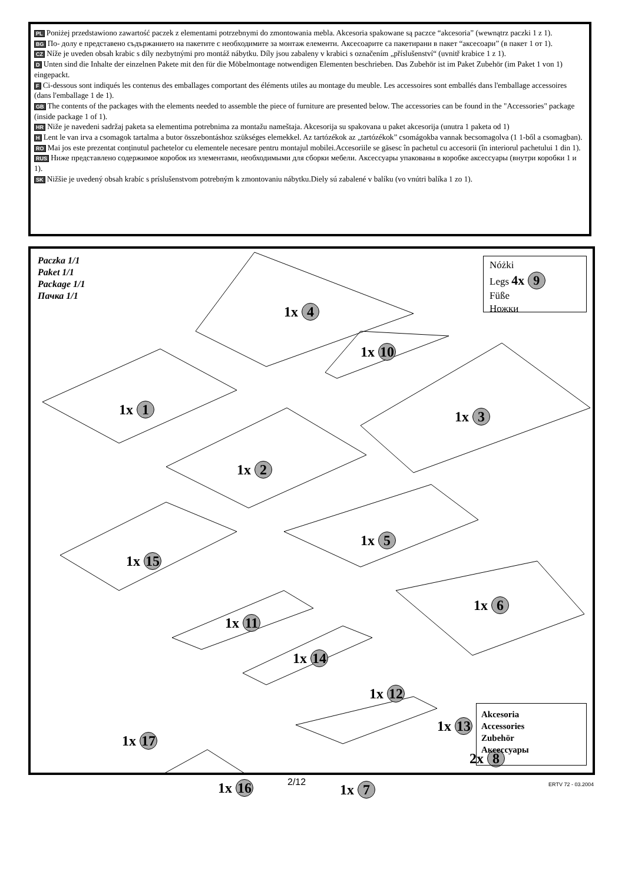PL Poniżej przedstawiono zawartość paczek z elementami potrzebnymi do zmontowania mebla. Akcesoria spakowane są paczce “akcesoria” (wewnątrz paczki 1 z 1).
BG По- долу е представено съдържанието на пакетите с необходимите за монтаж елементи. Аксесоарите са пакетирани в пакет “аксесоари” (в пакет 1 от 1).
CZ Níže je uveden obsah krabic s díly nezbytnými pro montáž nábytku. Díly jsou zabaleny v krabici s označením „příslušenství“ (uvnitř krabice 1 z 1).
D Unten sind die Inhalte der einzelnen Pakete mit den für die Möbelmontage notwendigen Elementen beschrieben. Das Zubehör ist im Paket Zubehör (im Paket 1 von 1) eingepackt.
F Ci-dessous sont indiqués les contenus des emballages comportant des éléments utiles au montage du meuble. Les accessoires sont emballés dans l'emballage accessoires (dans l'emballage 1 de 1).
GB The contents of the packages with the elements needed to assemble the piece of furniture are presented below. The accessories can be found in the "Accessories" package (inside package 1 of 1).
HR Niže je navedeni sadržaj paketa sa elementima potrebnima za montažu nameštaja. Akcesorija su spakovana u paket akcesorija (unutra 1 paketa od 1)
H Lent le van irva a csomagok tartalma a butor összebontáshoz szükséges elemekkel. Az tartózékok az „tartózékok” csomágokba vannak becsomagolva (1 1-ből a csomagban).
RO Mai jos este prezentat conținutul pachetelor cu elementele necesare pentru montajul mobilei.Accesoriile se găsesc în pachetul cu accesorii (în interiorul pachetului 1 din 1).
RUS Ниже представлено содержимое коробок из элементами, необходимыми для сборки мебели. Аксессуары упакованы в коробке аксессуары (внутри коробки 1 и 1).
SK Nižšie je uvedený obsah krabíc s príslušenstvom potrebným k zmontovaniu nábytku.Diely sú zabalené v balíku (vo vnútri balíka 1 zo 1).
Paczka 1/1
Paket 1/1
Package 1/1
Пачка 1/1
Nóżki
Legs 4x 9
Füße
Ножки
1x 4
1x 10
1x 1 1x 3
1x 2
1x 5
1x 15
1x 6
1x 11
1x 14
1x 12
1x 13
2x 8
1x 17
1x 16 1x 7
Akcesoria
Accessories
Zubehör
Аксессуары
2/12 ERTV 72 - 03.2004